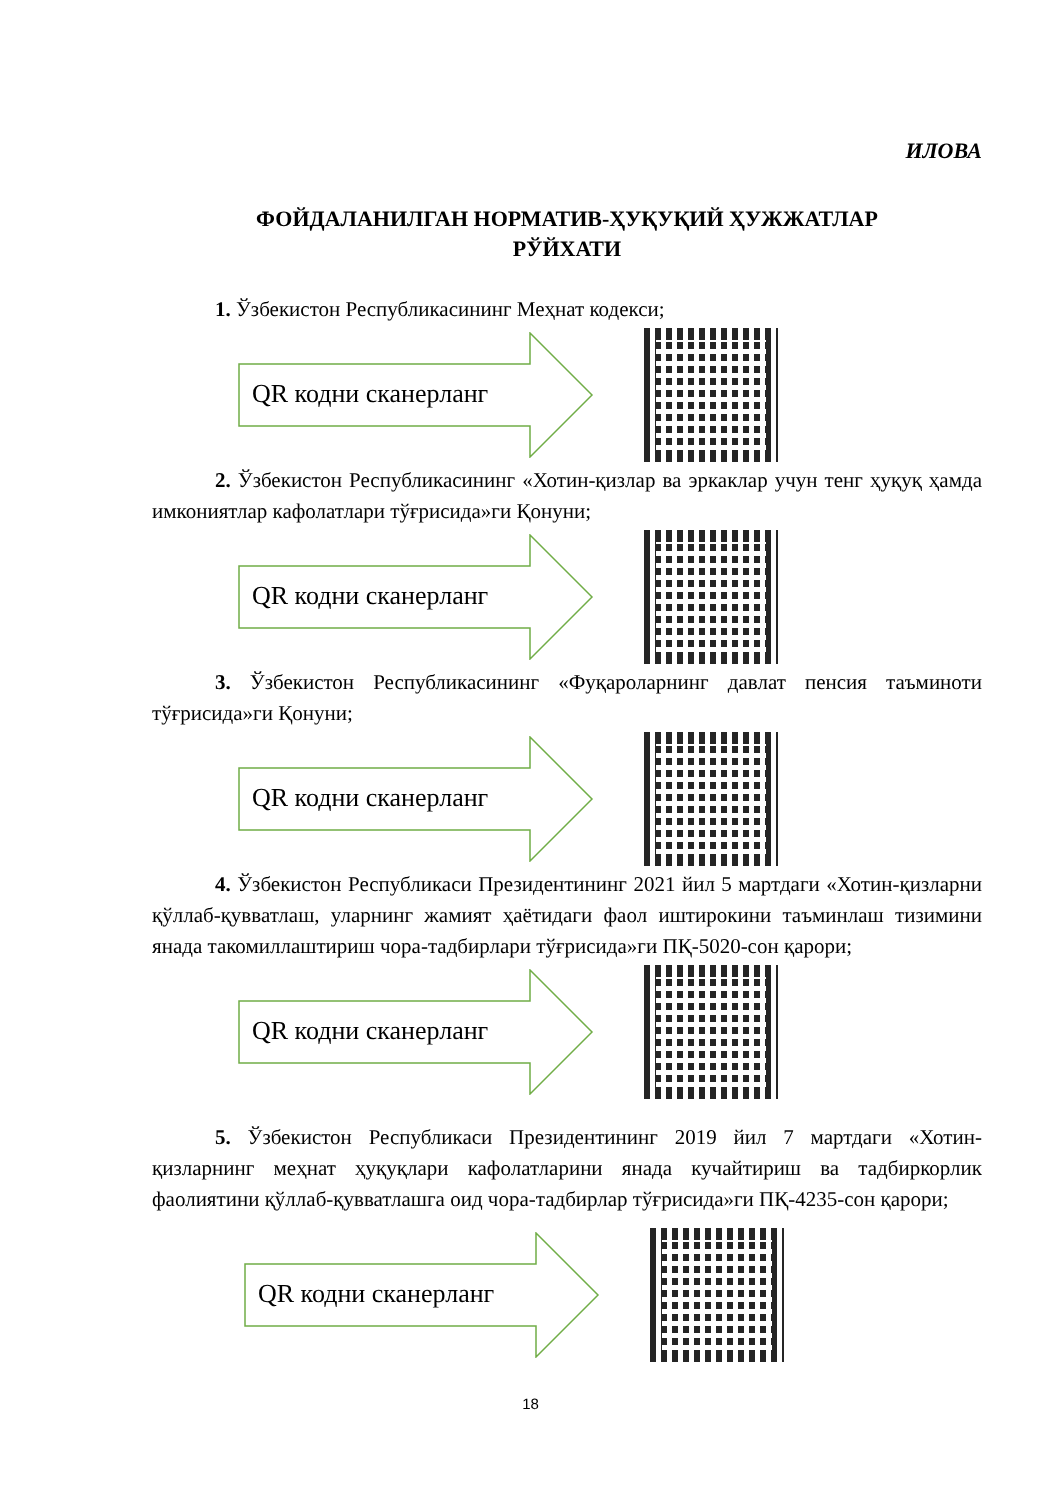ИЛОВА
ФОЙДАЛАНИЛГАН НОРМАТИВ-ҲУҚУҚИЙ ҲУЖЖАТЛАР
РЎЙХАТИ
1. Ўзбекистон Республикасининг Меҳнат кодекси;
QR кодни сканерланг
2. Ўзбекистон Республикасининг «Хотин-қизлар ва эркаклар учун тенг ҳуқуқ ҳамда имкониятлар кафолатлари тўғрисида»ги Қонуни;
QR кодни сканерланг
3. Ўзбекистон Республикасининг «Фуқароларнинг давлат пенсия таъминоти тўғрисида»ги Қонуни;
QR кодни сканерланг
4. Ўзбекистон Республикаси Президентининг 2021 йил 5 мартдаги «Хотин-қизларни қўллаб-қувватлаш, уларнинг жамият ҳаётидаги фаол иштирокини таъминлаш тизимини янада такомиллаштириш чора-тадбирлари тўғрисида»ги ПҚ-5020-сон қарори;
QR кодни сканерланг
5. Ўзбекистон Республикаси Президентининг 2019 йил 7 мартдаги «Хотин-қизларнинг меҳнат ҳуқуқлари кафолатларини янада кучайтириш ва тадбиркорлик фаолиятини қўллаб-қувватлашга оид чора-тадбирлар тўғрисида»ги ПҚ-4235-сон қарори;
QR кодни сканерланг
18